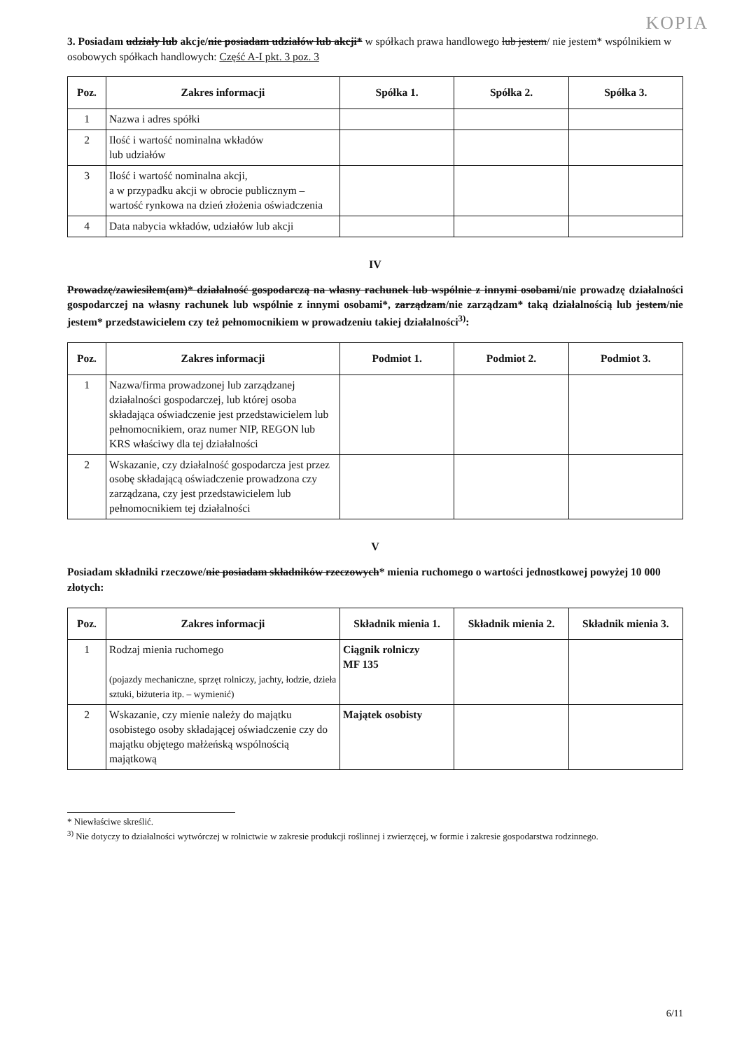KOPIA
3. Posiadam udziały lub akcje/nie posiadam udziałów lub akcji* w spółkach prawa handlowego lub jestem/ nie jestem* wspólnikiem w osobowych spółkach handlowych: Część A-I pkt. 3 poz. 3
| Poz. | Zakres informacji | Spółka 1. | Spółka 2. | Spółka 3. |
| --- | --- | --- | --- | --- |
| 1 | Nazwa i adres spółki | | | |
| 2 | Ilość i wartość nominalna wkładów lub udziałów | | | |
| 3 | Ilość i wartość nominalna akcji, a w przypadku akcji w obrocie publicznym – wartość rynkowa na dzień złożenia oświadczenia | | | |
| 4 | Data nabycia wkładów, udziałów lub akcji | | | |
IV
Prowadzę/zawiesiłem(am)* działalność gospodarczą na własny rachunek lub wspólnie z innymi osobami/nie prowadzę działalności gospodarczej na własny rachunek lub wspólnie z innymi osobami*, zarządzam/nie zarządzam* taką działalnością lub jestem/nie jestem* przedstawicielem czy też pełnomocnikiem w prowadzeniu takiej działalności<sup>3)</sup>:
| Poz. | Zakres informacji | Podmiot 1. | Podmiot 2. | Podmiot 3. |
| --- | --- | --- | --- | --- |
| 1 | Nazwa/firma prowadzonej lub zarządzanej działalności gospodarczej, lub której osoba składająca oświadczenie jest przedstawicielem lub pełnomocnikiem, oraz numer NIP, REGON lub KRS właściwy dla tej działalności | | | |
| 2 | Wskazanie, czy działalność gospodarcza jest przez osobę składającą oświadczenie prowadzona czy zarządzana, czy jest przedstawicielem lub pełnomocnikiem tej działalności | | | |
V
Posiadam składniki rzeczowe/nie posiadam składników rzeczowych* mienia ruchomego o wartości jednostkowej powyżej 10 000 złotych:
| Poz. | Zakres informacji | Składnik mienia 1. | Składnik mienia 2. | Składnik mienia 3. |
| --- | --- | --- | --- | --- |
| 1 | Rodzaj mienia ruchomego (pojazdy mechaniczne, sprzęt rolniczy, jachty, łodzie, dzieła sztuki, biżuteria itp. – wymienić) | Ciągnik rolniczy MF 135 | | |
| 2 | Wskazanie, czy mienie należy do majątku osobistego osoby składającej oświadczenie czy do majątku objętego małżeńską wspólnością majątkową | Majątek osobisty | | |
* Niewłaściwe skreślić.
<sup>3)</sup> Nie dotyczy to działalności wytwórczej w rolnictwie w zakresie produkcji roślinnej i zwierzęcej, w formie i zakresie gospodarstwa rodzinnego.
6/11